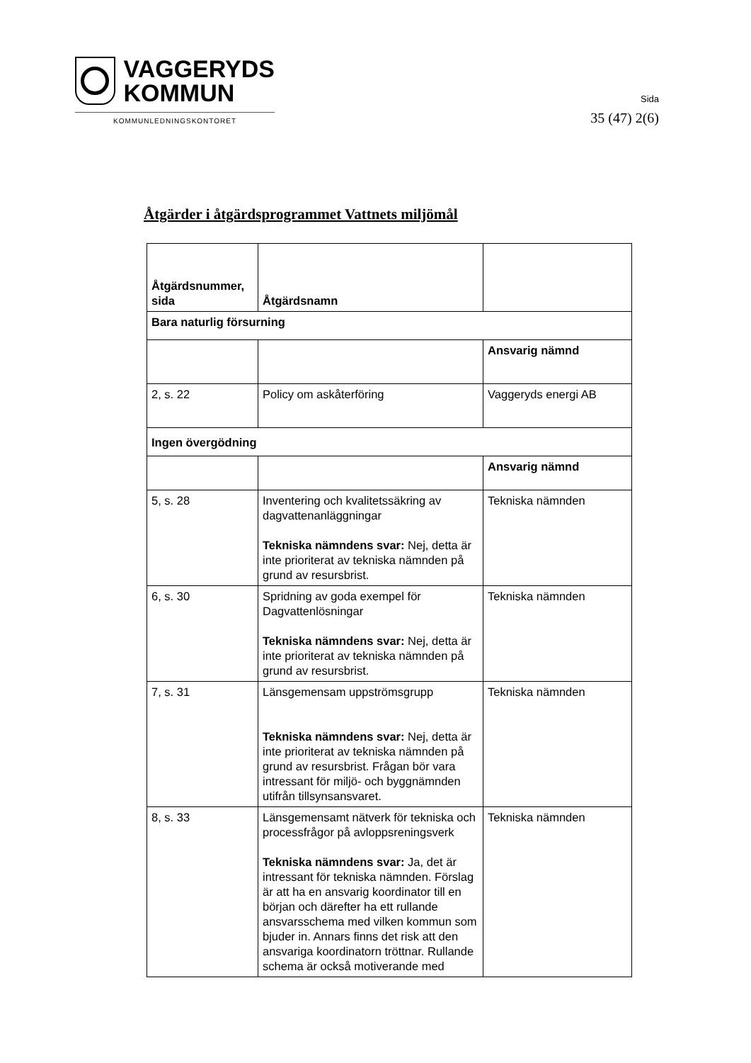VAGGERYDS
KOMMUN
KOMMUNLEDNINGSKONTORET
Sida
35 (47) 2(6)
Åtgärder i åtgärdsprogrammet Vattnets miljömål
| Åtgärdsnummer, sida | Åtgärdsnamn | |
| Bara naturlig försurning | | |
| | | Ansvarig nämnd |
| 2, s. 22 | Policy om askåterföring | Vaggeryds energi AB |
| Ingen övergödning | | |
| | | Ansvarig nämnd |
| 5, s. 28 | Inventering och kvalitetssäkring av dagvattenanläggningar Tekniska nämndens svar: Nej, detta är inte prioriterat av tekniska nämnden på grund av resursbrist. | Tekniska nämnden |
| 6, s. 30 | Spridning av goda exempel för Dagvattenlösningar Tekniska nämndens svar: Nej, detta är inte prioriterat av tekniska nämnden på grund av resursbrist. | Tekniska nämnden |
| 7, s. 31 | Länsgemensam uppströmsgrupp Tekniska nämndens svar: Nej, detta är inte prioriterat av tekniska nämnden på grund av resursbrist. Frågan bör vara intressant för miljö- och byggnämnden utifrån tillsynsansvaret. | Tekniska nämnden |
| 8, s. 33 | Länsgemensamt nätverk för tekniska och processfrågor på avloppsreningsverk Tekniska nämndens svar: Ja, det är intressant för tekniska nämnden. Förslag är att ha en ansvarig koordinator till en början och därefter ha ett rullande ansvarsschema med vilken kommun som bjuder in. Annars finns det risk att den ansvariga koordinatorn tröttnar. Rullande schema är också motiverande med | Tekniska nämnden |